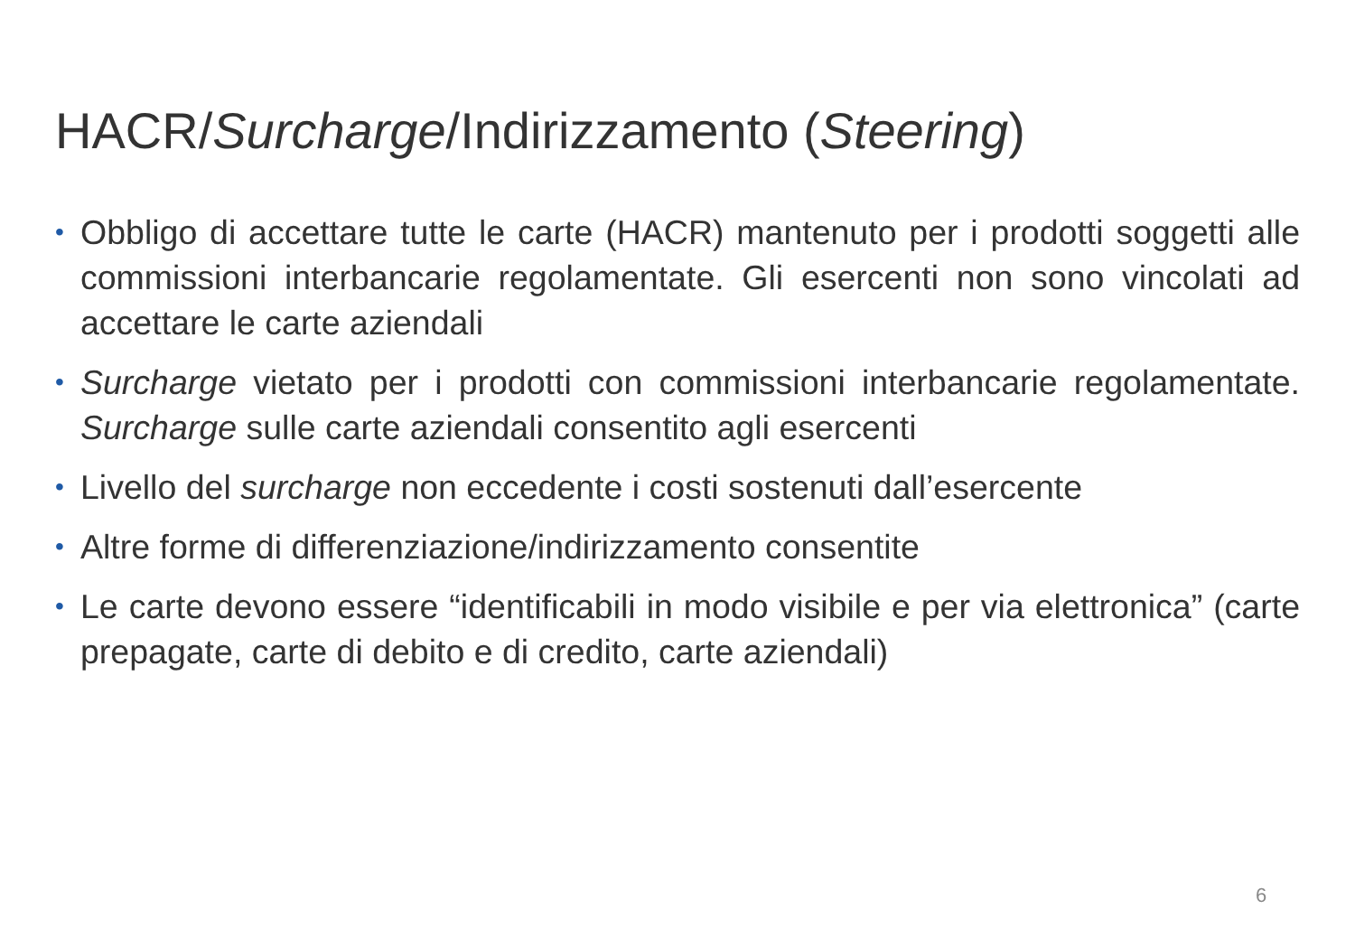HACR/Surcharge/Indirizzamento (Steering)
• Obbligo di accettare tutte le carte (HACR) mantenuto per i prodotti soggetti alle commissioni interbancarie regolamentate. Gli esercenti non sono vincolati ad accettare le carte aziendali
• Surcharge vietato per i prodotti con commissioni interbancarie regolamentate. Surcharge sulle carte aziendali consentito agli esercenti
• Livello del surcharge non eccedente i costi sostenuti dall’esercente
• Altre forme di differenziazione/indirizzamento consentite
• Le carte devono essere “identificabili in modo visibile e per via elettronica” (carte prepagate, carte di debito e di credito, carte aziendali)
6